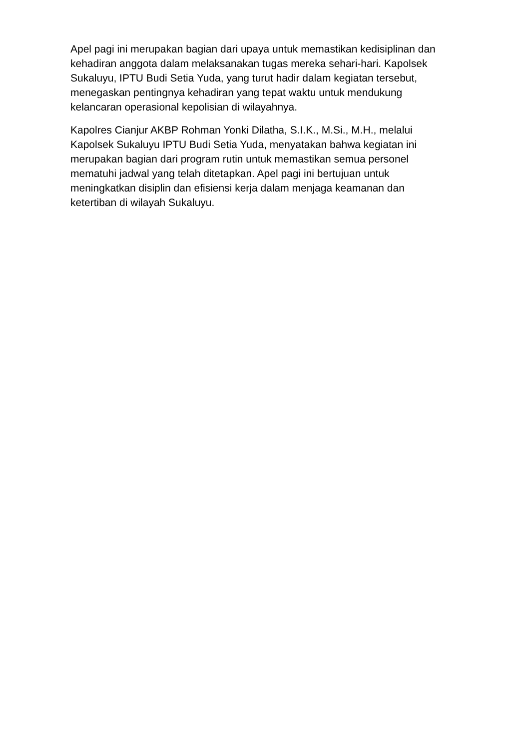Apel pagi ini merupakan bagian dari upaya untuk memastikan kedisiplinan dan kehadiran anggota dalam melaksanakan tugas mereka sehari-hari. Kapolsek Sukaluyu, IPTU Budi Setia Yuda, yang turut hadir dalam kegiatan tersebut, menegaskan pentingnya kehadiran yang tepat waktu untuk mendukung kelancaran operasional kepolisian di wilayahnya.
Kapolres Cianjur AKBP Rohman Yonki Dilatha, S.I.K., M.Si., M.H., melalui Kapolsek Sukaluyu IPTU Budi Setia Yuda, menyatakan bahwa kegiatan ini merupakan bagian dari program rutin untuk memastikan semua personel mematuhi jadwal yang telah ditetapkan. Apel pagi ini bertujuan untuk meningkatkan disiplin dan efisiensi kerja dalam menjaga keamanan dan ketertiban di wilayah Sukaluyu.